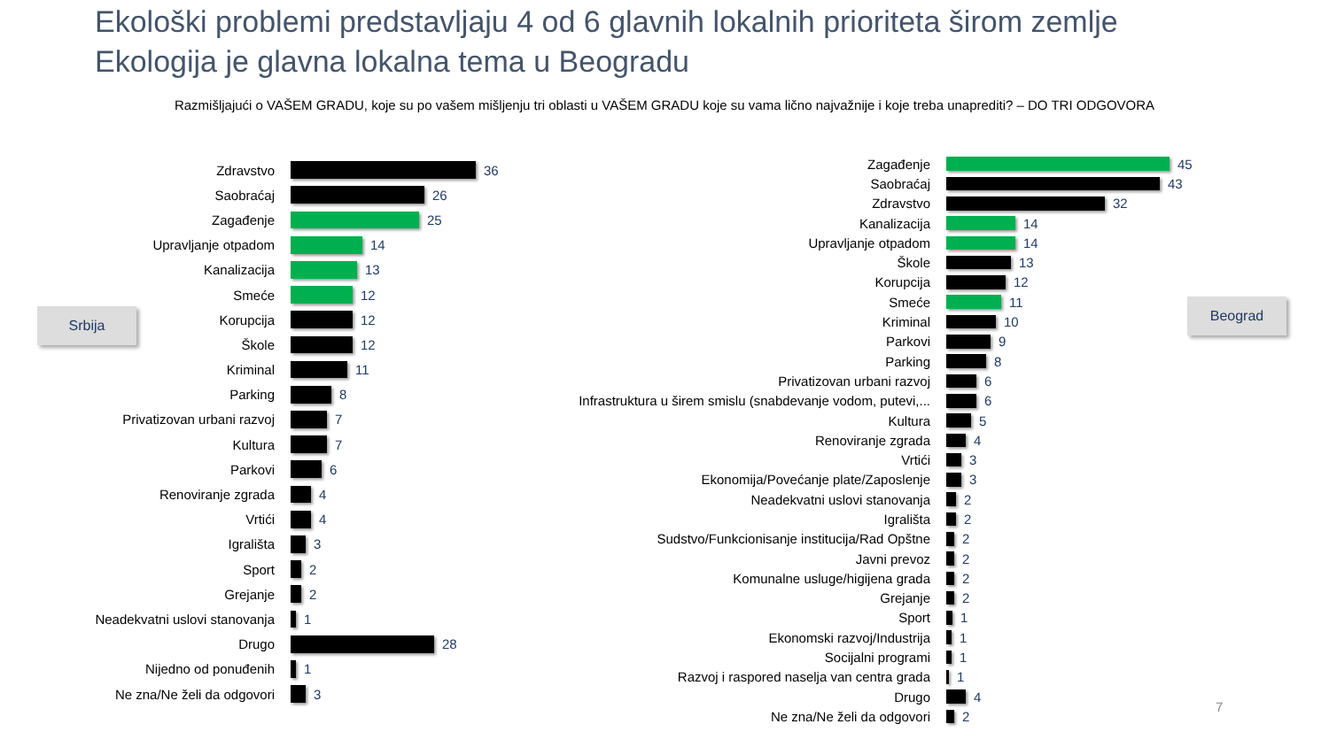Ekološki problemi predstavljaju 4 od 6 glavnih lokalnih prioriteta širom zemlje
Ekologija je glavna lokalna tema u Beogradu
Razmišljajući o VAŠEM GRADU, koje su po vašem mišljenju tri oblasti u VAŠEM GRADU koje su vama lično najvažnije i koje treba unaprediti? – DO TRI ODGOVORA
Srbija
Beograd
Zdravstvo 36
Saobraćaj 26
Zagađenje 25
Upravljanje otpadom 14
Kanalizacija 13
Smeće 12
Korupcija 12
Škole 12
Kriminal 11
Parking 8
Privatizovan urbani razvoj 7
Kultura 7
Parkovi 6
Renoviranje zgrada 4
Vrtići 4
Igrališta 3
Sport 2
Grejanje 2
Neadekvatni uslovi stanovanja 1
Drugo 28
Nijedno od ponuđenih 1
Ne zna/Ne želi da odgovori 3
Zagađenje 45
Saobraćaj 43
Zdravstvo 32
Kanalizacija 14
Upravljanje otpadom 14
Škole 13
Korupcija 12
Smeće 11
Kriminal 10
Parkovi 9
Parking 8
Privatizovan urbani razvoj 6
Infrastruktura u širem smislu (snabdevanje vodom, putevi,... 6
Kultura 5
Renoviranje zgrada 4
Vrtići 3
Ekonomija/Povećanje plate/Zaposlenje 3
Neadekvatni uslovi stanovanja 2
Igrališta 2
Sudstvo/Funkcionisanje institucija/Rad Opštne 2
Javni prevoz 2
Komunalne usluge/higijena grada 2
Grejanje 2
Sport 1
Ekonomski razvoj/Industrija 1
Socijalni programi 1
Razvoj i raspored naselja van centra grada 1
Drugo 4
Ne zna/Ne želi da odgovori 2
7